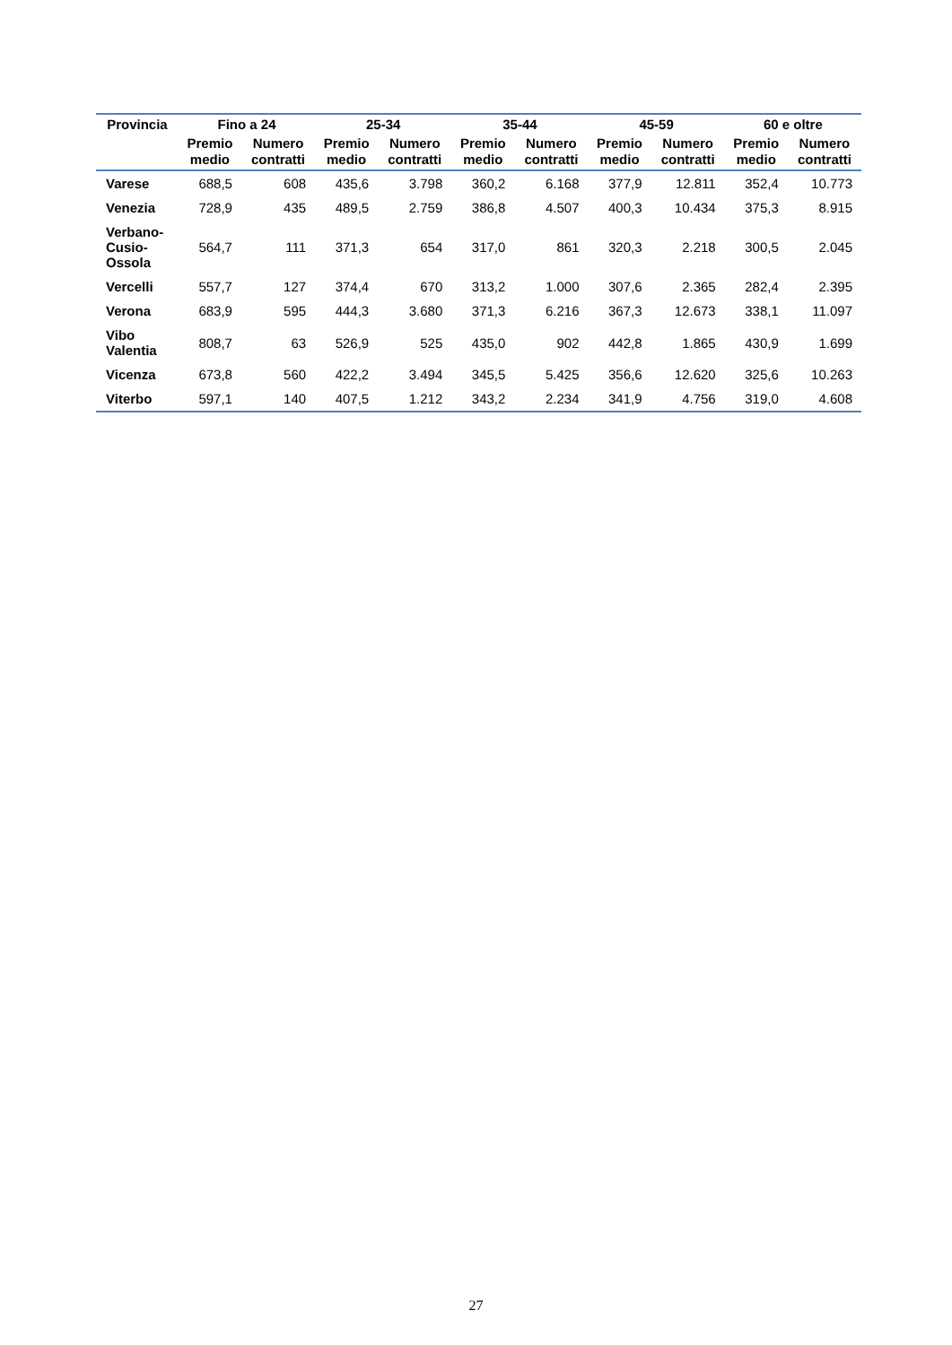| Provincia | Fino a 24 | | 25-34 | | 35-44 | | 45-59 | | 60 e oltre | |
| --- | --- | --- | --- | --- | --- | --- | --- | --- | --- | --- |
| | Premio medio | Numero contratti | Premio medio | Numero contratti | Premio medio | Numero contratti | Premio medio | Numero contratti | Premio medio | Numero contratti |
| Varese | 688,5 | 608 | 435,6 | 3.798 | 360,2 | 6.168 | 377,9 | 12.811 | 352,4 | 10.773 |
| Venezia | 728,9 | 435 | 489,5 | 2.759 | 386,8 | 4.507 | 400,3 | 10.434 | 375,3 | 8.915 |
| Verbano- Cusio- Ossola | 564,7 | 111 | 371,3 | 654 | 317,0 | 861 | 320,3 | 2.218 | 300,5 | 2.045 |
| Vercelli | 557,7 | 127 | 374,4 | 670 | 313,2 | 1.000 | 307,6 | 2.365 | 282,4 | 2.395 |
| Verona | 683,9 | 595 | 444,3 | 3.680 | 371,3 | 6.216 | 367,3 | 12.673 | 338,1 | 11.097 |
| Vibo Valentia | 808,7 | 63 | 526,9 | 525 | 435,0 | 902 | 442,8 | 1.865 | 430,9 | 1.699 |
| Vicenza | 673,8 | 560 | 422,2 | 3.494 | 345,5 | 5.425 | 356,6 | 12.620 | 325,6 | 10.263 |
| Viterbo | 597,1 | 140 | 407,5 | 1.212 | 343,2 | 2.234 | 341,9 | 4.756 | 319,0 | 4.608 |
27